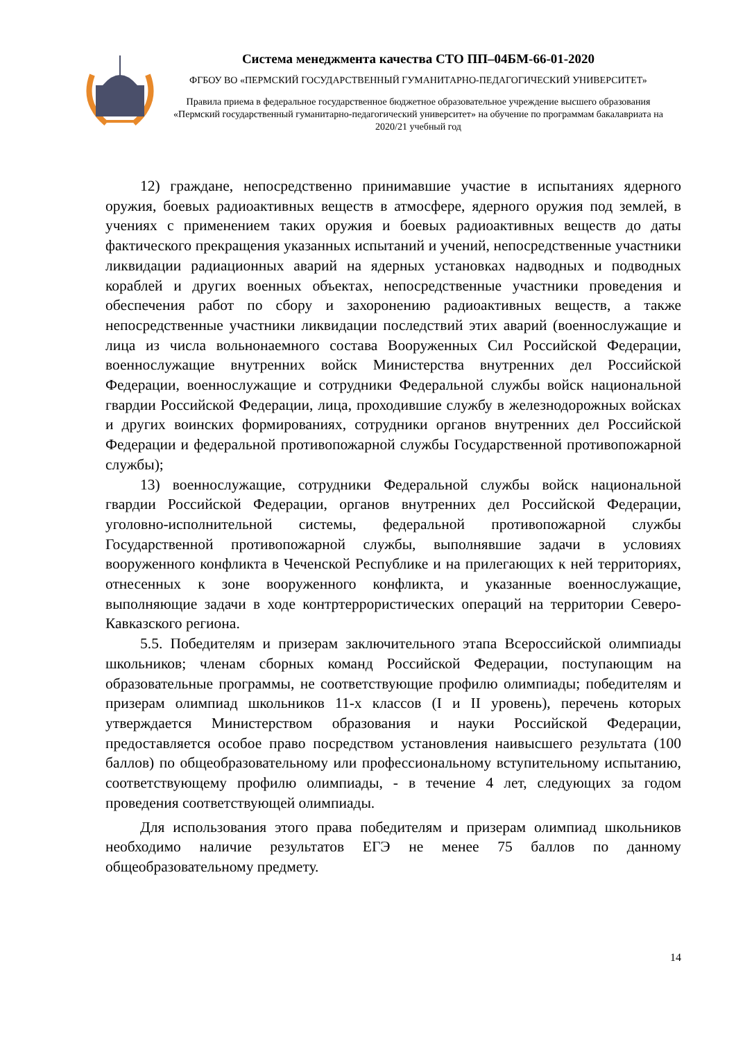Система менеджмента качества СТО ПП–04БМ-66-01-2020
ФГБОУ ВО «ПЕРМСКИЙ ГОСУДАРСТВЕННЫЙ ГУМАНИТАРНО-ПЕДАГОГИЧЕСКИЙ УНИВЕРСИТЕТ»
Правила приема в федеральное государственное бюджетное образовательное учреждение высшего образования «Пермский государственный гуманитарно-педагогический университет» на обучение по программам бакалавриата на 2020/21 учебный год
12) граждане, непосредственно принимавшие участие в испытаниях ядерного оружия, боевых радиоактивных веществ в атмосфере, ядерного оружия под землей, в учениях с применением таких оружия и боевых радиоактивных веществ до даты фактического прекращения указанных испытаний и учений, непосредственные участники ликвидации радиационных аварий на ядерных установках надводных и подводных кораблей и других военных объектах, непосредственные участники проведения и обеспечения работ по сбору и захоронению радиоактивных веществ, а также непосредственные участники ликвидации последствий этих аварий (военнослужащие и лица из числа вольнонаемного состава Вооруженных Сил Российской Федерации, военнослужащие внутренних войск Министерства внутренних дел Российской Федерации, военнослужащие и сотрудники Федеральной службы войск национальной гвардии Российской Федерации, лица, проходившие службу в железнодорожных войсках и других воинских формированиях, сотрудники органов внутренних дел Российской Федерации и федеральной противопожарной службы Государственной противопожарной службы);
13) военнослужащие, сотрудники Федеральной службы войск национальной гвардии Российской Федерации, органов внутренних дел Российской Федерации, уголовно-исполнительной системы, федеральной противопожарной службы Государственной противопожарной службы, выполнявшие задачи в условиях вооруженного конфликта в Чеченской Республике и на прилегающих к ней территориях, отнесенных к зоне вооруженного конфликта, и указанные военнослужащие, выполняющие задачи в ходе контртеррористических операций на территории Северо-Кавказского региона.
5.5. Победителям и призерам заключительного этапа Всероссийской олимпиады школьников; членам сборных команд Российской Федерации, поступающим на образовательные программы, не соответствующие профилю олимпиады; победителям и призерам олимпиад школьников 11-х классов (I и II уровень), перечень которых утверждается Министерством образования и науки Российской Федерации, предоставляется особое право посредством установления наивысшего результата (100 баллов) по общеобразовательному или профессиональному вступительному испытанию, соответствующему профилю олимпиады, - в течение 4 лет, следующих за годом проведения соответствующей олимпиады.
Для использования этого права победителям и призерам олимпиад школьников необходимо наличие результатов ЕГЭ не менее 75 баллов по данному общеобразовательному предмету.
14